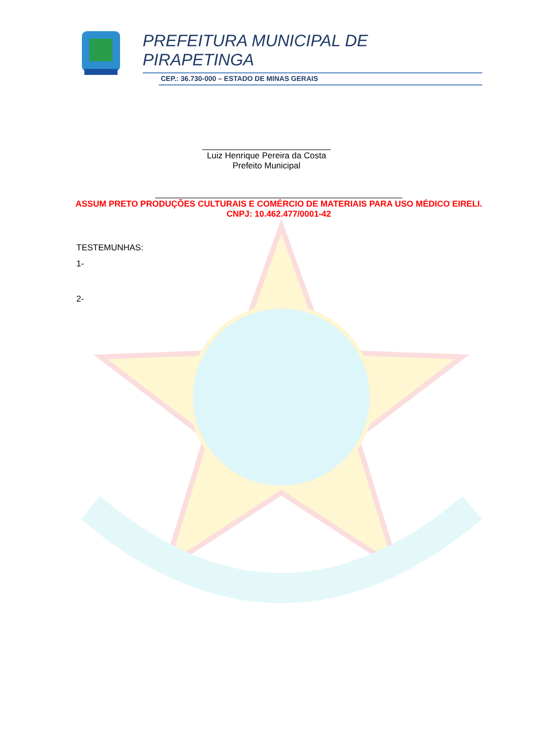PREFEITURA MUNICIPAL DE
PIRAPETINGA
CEP.: 36.730-000 – ESTADO DE MINAS GERAIS
___________________________
Luiz Henrique Pereira da Costa
Prefeito Municipal
____________________________________________________
ASSUM PRETO PRODUÇÕES CULTURAIS E COMÉRCIO DE MATERIAIS PARA USO MÉDICO EIRELI.
CNPJ: 10.462.477/0001-42
TESTEMUNHAS:
1-
2-